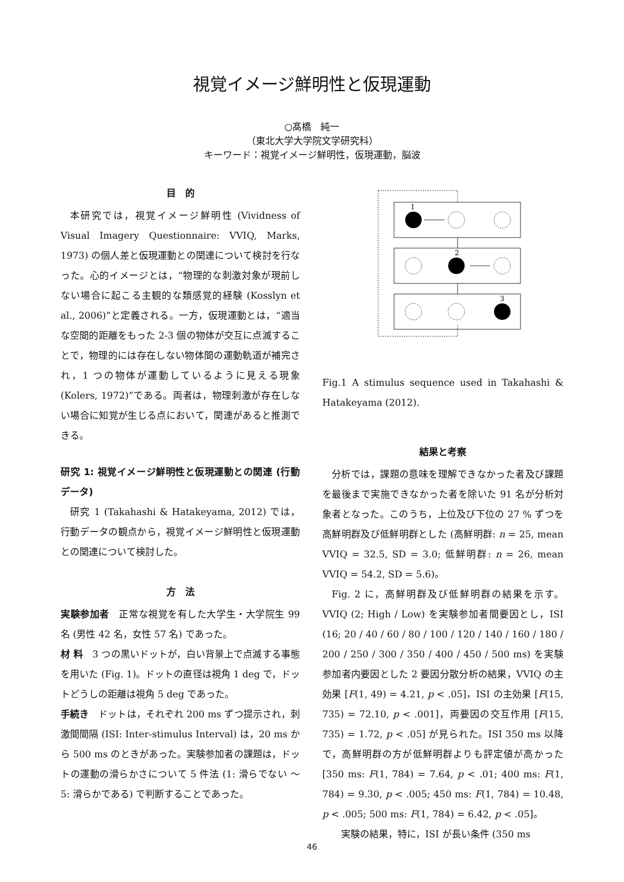視覚イメージ鮮明性と仮現運動
○髙橋　純一
（東北大学大学院文学研究科）
キーワード：視覚イメージ鮮明性，仮現運動，脳波
目　的
本研究では，視覚イメージ鮮明性 (Vividness of Visual Imagery Questionnaire: VVIQ, Marks, 1973) の個人差と仮現運動との関連について検討を行なった。心的イメージとは，“物理的な刺激対象が現前しない場合に起こる主観的な類感覚的経験 (Kosslyn et al., 2006)”と定義される。一方，仮現運動とは，“適当な空間的距離をもった 2-3 個の物体が交互に点滅することで，物理的には存在しない物体間の運動軌道が補完され，1 つの物体が運動しているように見える現象 (Kolers, 1972)”である。両者は，物理刺激が存在しない場合に知覚が生じる点において，関連があると推測できる。
研究 1: 視覚イメージ鮮明性と仮現運動との関連 (行動データ)
研究 1 (Takahashi & Hatakeyama, 2012) では，行動データの観点から，視覚イメージ鮮明性と仮現運動との関連について検討した。
方　法
実験参加者　正常な視覚を有した大学生・大学院生 99 名 (男性 42 名，女性 57 名) であった。
材 料　3 つの黒いドットが，白い背景上で点滅する事態を用いた (Fig. 1)。ドットの直径は視角 1 deg で，ドットどうしの距離は視角 5 deg であった。
手続き　ドットは，それぞれ 200 ms ずつ提示され，刺激間間隔 (ISI: Inter-stimulus Interval) は，20 ms から 500 ms のときがあった。実験参加者の課題は，ドットの運動の滑らかさについて 5 件法 (1: 滑らでない ～ 5: 滑らかである) で判断することであった。
1
2
3
Fig.1 A stimulus sequence used in Takahashi & Hatakeyama (2012).
結果と考察
分析では，課題の意味を理解できなかった者及び課題を最後まで実施できなかった者を除いた 91 名が分析対象者となった。このうち，上位及び下位の 27 % ずつを高鮮明群及び低鮮明群とした (高鮮明群: n = 25, mean VVIQ = 32.5, SD = 3.0; 低鮮明群: n = 26, mean VVIQ = 54.2, SD = 5.6)。
Fig. 2 に，高鮮明群及び低鮮明群の結果を示す。VVIQ (2; High / Low) を実験参加者間要因とし，ISI (16; 20 / 40 / 60 / 80 / 100 / 120 / 140 / 160 / 180 / 200 / 250 / 300 / 350 / 400 / 450 / 500 ms) を実験参加者内要因とした 2 要因分散分析の結果，VVIQ の主効果 [F(1, 49) = 4.21, p < .05]，ISI の主効果 [F(15, 735) = 72.10, p < .001]，両要因の交互作用 [F(15, 735) = 1.72, p < .05] が見られた。ISI 350 ms 以降で，高鮮明群の方が低鮮明群よりも評定値が高かった [350 ms: F(1, 784) = 7.64, p < .01; 400 ms: F(1, 784) = 9.30, p < .005; 450 ms: F(1, 784) = 10.48, p < .005; 500 ms: F(1, 784) = 6.42, p < .05]。
実験の結果，特に，ISI が長い条件 (350 ms
46